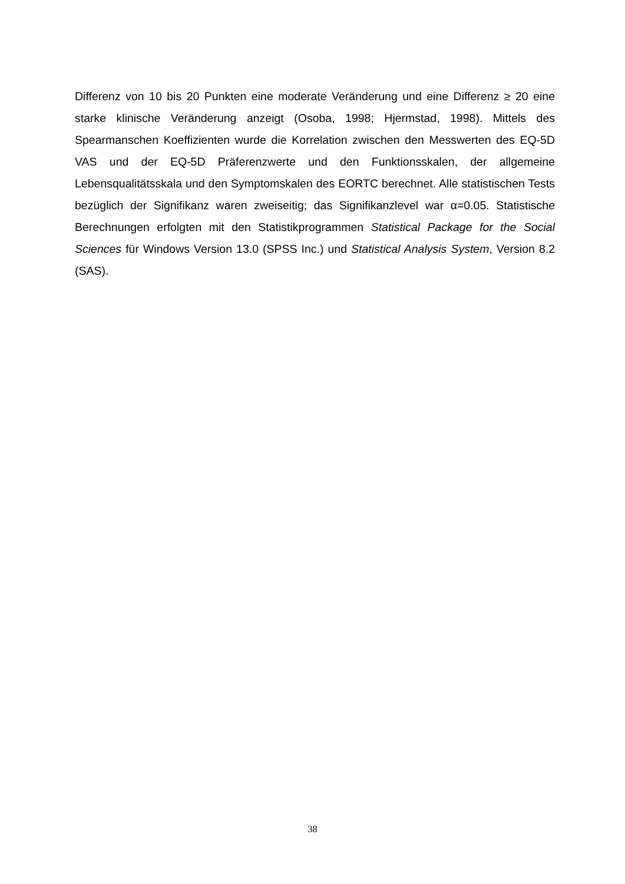Differenz von 10 bis 20 Punkten eine moderate Veränderung und eine Differenz ≥ 20 eine starke klinische Veränderung anzeigt (Osoba, 1998; Hjermstad, 1998). Mittels des Spearmanschen Koeffizienten wurde die Korrelation zwischen den Messwerten des EQ-5D VAS und der EQ-5D Präferenzwerte und den Funktionsskalen, der allgemeine Lebensqualitätsskala und den Symptomskalen des EORTC berechnet. Alle statistischen Tests bezüglich der Signifikanz waren zweiseitig; das Signifikanzlevel war α=0.05. Statistische Berechnungen erfolgten mit den Statistikprogrammen Statistical Package for the Social Sciences für Windows Version 13.0 (SPSS Inc.) und Statistical Analysis System, Version 8.2 (SAS).
38